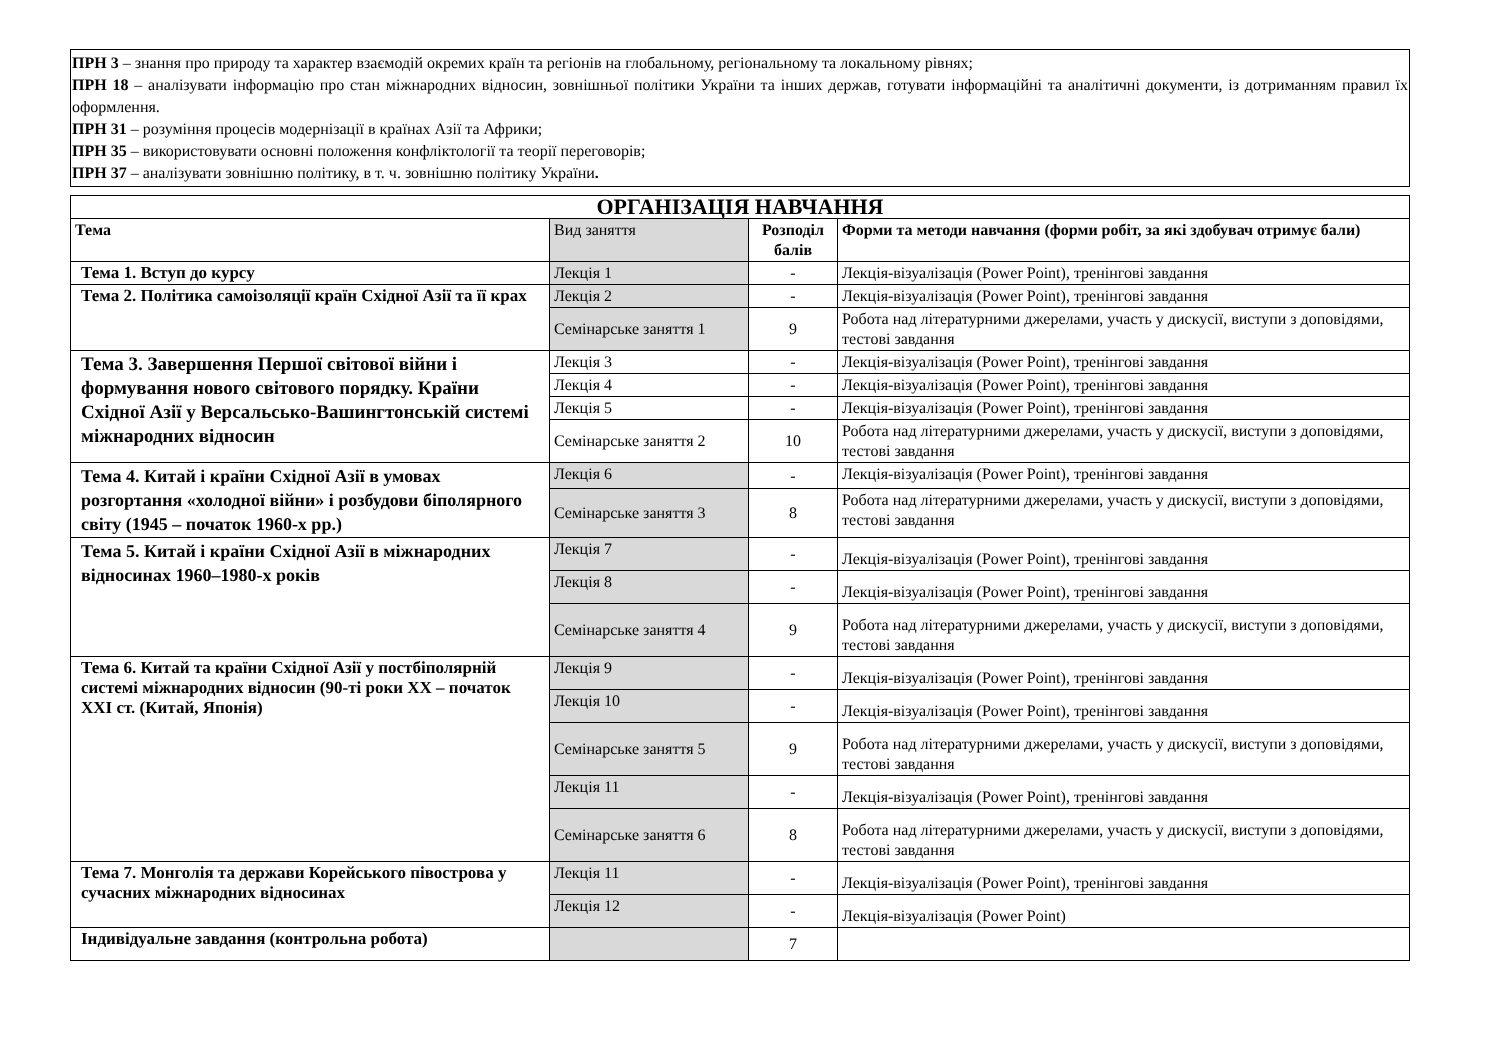ПРН 3 – знання про природу та характер взаємодій окремих країн та регіонів на глобальному, регіональному та локальному рівнях;
ПРН 18 – аналізувати інформацію про стан міжнародних відносин, зовнішньої політики України та інших держав, готувати інформаційні та аналітичні документи, із дотриманням правил їх оформлення.
ПРН 31 – розуміння процесів модернізації в країнах Азії та Африки;
ПРН 35 – використовувати основні положення конфліктології та теорії переговорів;
ПРН 37 – аналізувати зовнішню політику, в т. ч. зовнішню політику України.
| ОРГАНІЗАЦІЯ НАВЧАННЯ | | | |
| Тема | Вид заняття | Розподіл балів | Форми та методи навчання (форми робіт, за які здобувач отримує бали) |
| Тема 1. Вступ до курсу | Лекція 1 | - | Лекція-візуалізація (Power Point), тренінгові завдання |
| Тема 2. Політика самоізоляції країн Східної Азії та її крах | Лекція 2 | - | Лекція-візуалізація (Power Point), тренінгові завдання |
| | Семінарське заняття 1 | 9 | Робота над літературними джерелами, участь у дискусії, виступи з доповідями, тестові завдання |
| Тема 3. Завершення Першої світової війни і формування нового світового порядку. Країни Східної Азії у Версальсько-Вашингтонській системі міжнародних відносин | Лекція 3 | - | Лекція-візуалізація (Power Point), тренінгові завдання |
| | Лекція 4 | - | Лекція-візуалізація (Power Point), тренінгові завдання |
| | Лекція 5 | - | Лекція-візуалізація (Power Point), тренінгові завдання |
| | Семінарське заняття 2 | 10 | Робота над літературними джерелами, участь у дискусії, виступи з доповідями, тестові завдання |
| Тема 4. Китай і країни Східної Азії в умовах розгортання «холодної війни» і розбудови біполярного світу (1945 – початок 1960-х рр.) | Лекція 6 | - | Лекція-візуалізація (Power Point), тренінгові завдання |
| | Семінарське заняття 3 | 8 | Робота над літературними джерелами, участь у дискусії, виступи з доповідями, тестові завдання |
| Тема 5. Китай і країни Східної Азії в міжнародних відносинах 1960–1980-х років | Лекція 7 | - | Лекція-візуалізація (Power Point), тренінгові завдання |
| | Лекція 8 | - | Лекція-візуалізація (Power Point), тренінгові завдання |
| | Семінарське заняття 4 | 9 | Робота над літературними джерелами, участь у дискусії, виступи з доповідями, тестові завдання |
| Тема 6. Китай та країни Східної Азії у постбіполярній системі міжнародних відносин (90-ті роки XX – початок XXI ст. (Китай, Японія) | Лекція 9 | - | Лекція-візуалізація (Power Point), тренінгові завдання |
| | Лекція 10 | - | Лекція-візуалізація (Power Point), тренінгові завдання |
| | Семінарське заняття 5 | 9 | Робота над літературними джерелами, участь у дискусії, виступи з доповідями, тестові завдання |
| | Лекція 11 | - | Лекція-візуалізація (Power Point), тренінгові завдання |
| | Семінарське заняття 6 | 8 | Робота над літературними джерелами, участь у дискусії, виступи з доповідями, тестові завдання |
| Тема 7. Монголія та держави Корейського півострова у сучасних міжнародних відносинах | Лекція 11 | - | Лекція-візуалізація (Power Point), тренінгові завдання |
| | Лекція 12 | - | Лекція-візуалізація (Power Point) |
| Індивідуальне завдання (контрольна робота) | | 7 | |